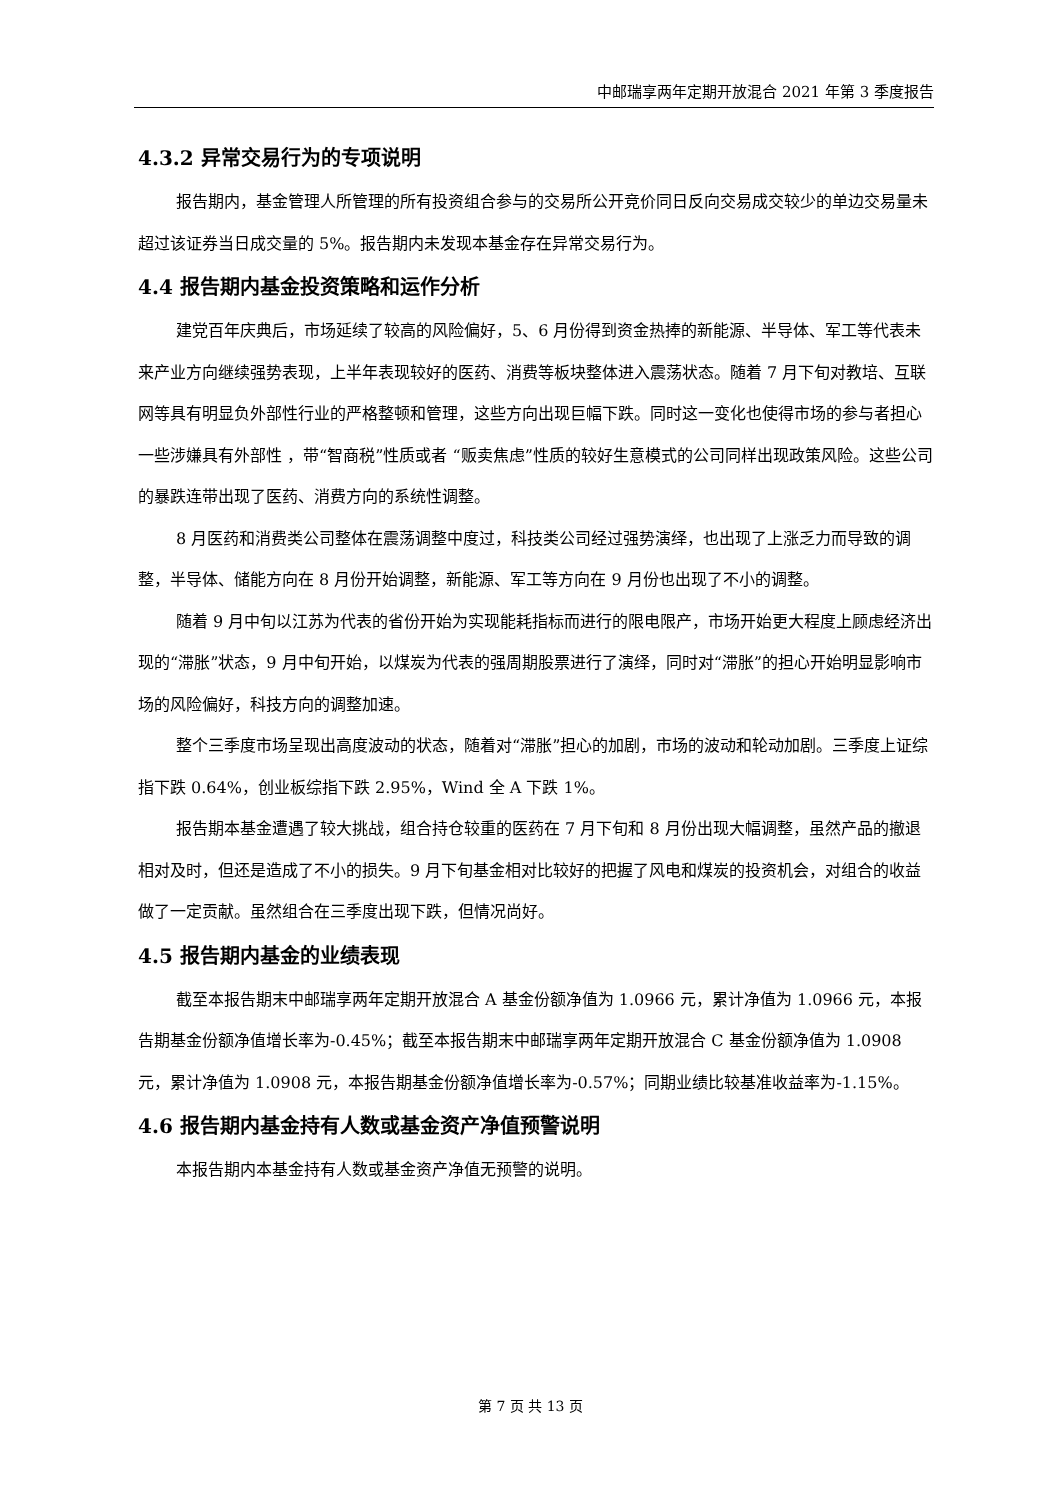中邮瑞享两年定期开放混合 2021 年第 3 季度报告
4.3.2 异常交易行为的专项说明
报告期内，基金管理人所管理的所有投资组合参与的交易所公开竞价同日反向交易成交较少的单边交易量未超过该证券当日成交量的 5%。报告期内未发现本基金存在异常交易行为。
4.4 报告期内基金投资策略和运作分析
建党百年庆典后，市场延续了较高的风险偏好，5、6 月份得到资金热捧的新能源、半导体、军工等代表未来产业方向继续强势表现，上半年表现较好的医药、消费等板块整体进入震荡状态。随着 7 月下旬对教培、互联网等具有明显负外部性行业的严格整顿和管理，这些方向出现巨幅下跌。同时这一变化也使得市场的参与者担心一些涉嫌具有外部性 ，带“智商税”性质或者 “贩卖焦虑”性质的较好生意模式的公司同样出现政策风险。这些公司的暴跌连带出现了医药、消费方向的系统性调整。
8 月医药和消费类公司整体在震荡调整中度过，科技类公司经过强势演绎，也出现了上涨乏力而导致的调整，半导体、储能方向在 8 月份开始调整，新能源、军工等方向在 9 月份也出现了不小的调整。
随着 9 月中旬以江苏为代表的省份开始为实现能耗指标而进行的限电限产，市场开始更大程度上顾虑经济出现的“滞胀”状态，9 月中旬开始，以煤炭为代表的强周期股票进行了演绎，同时对“滞胀”的担心开始明显影响市场的风险偏好，科技方向的调整加速。
整个三季度市场呈现出高度波动的状态，随着对“滞胀”担心的加剧，市场的波动和轮动加剧。三季度上证综指下跌 0.64%，创业板综指下跌 2.95%，Wind 全 A 下跌 1%。
报告期本基金遭遇了较大挑战，组合持仓较重的医药在 7 月下旬和 8 月份出现大幅调整，虽然产品的撤退相对及时，但还是造成了不小的损失。9 月下旬基金相对比较好的把握了风电和煤炭的投资机会，对组合的收益做了一定贡献。虽然组合在三季度出现下跌，但情况尚好。
4.5 报告期内基金的业绩表现
截至本报告期末中邮瑞享两年定期开放混合 A 基金份额净值为 1.0966 元，累计净值为 1.0966 元，本报告期基金份额净值增长率为-0.45%；截至本报告期末中邮瑞享两年定期开放混合 C 基金份额净值为 1.0908 元，累计净值为 1.0908 元，本报告期基金份额净值增长率为-0.57%；同期业绩比较基准收益率为-1.15%。
4.6 报告期内基金持有人数或基金资产净值预警说明
本报告期内本基金持有人数或基金资产净值无预警的说明。
第 7 页 共 13 页